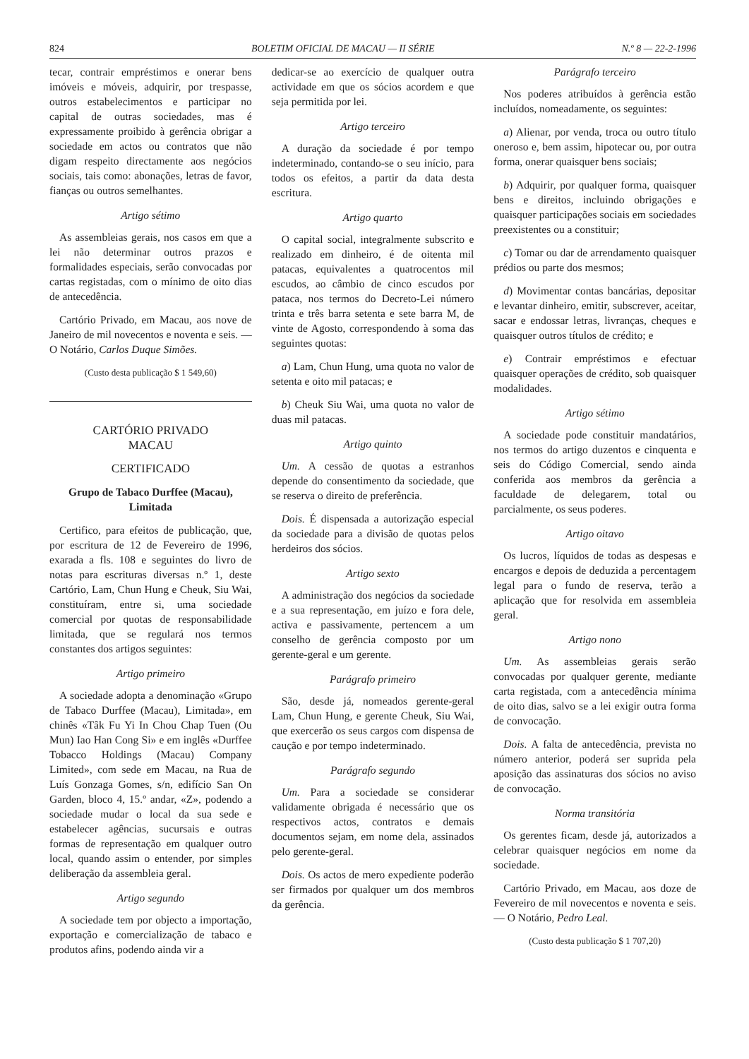824 BOLETIM OFICIAL DE MACAU — II SÉRIE N.º 8 — 22-2-1996
tecar, contrair empréstimos e onerar bens imóveis e móveis, adquirir, por trespasse, outros estabelecimentos e participar no capital de outras sociedades, mas é expressamente proibido à gerência obrigar a sociedade em actos ou contratos que não digam respeito directamente aos negócios sociais, tais como: abonações, letras de favor, fianças ou outros semelhantes.
Artigo sétimo
As assembleias gerais, nos casos em que a lei não determinar outros prazos e formalidades especiais, serão convocadas por cartas registadas, com o mínimo de oito dias de antecedência.
Cartório Privado, em Macau, aos nove de Janeiro de mil novecentos e noventa e seis. — O Notário, Carlos Duque Simões.
(Custo desta publicação $ 1 549,60)
CARTÓRIO PRIVADO
MACAU
CERTIFICADO
Grupo de Tabaco Durffee (Macau), Limitada
Certifico, para efeitos de publicação, que, por escritura de 12 de Fevereiro de 1996, exarada a fls. 108 e seguintes do livro de notas para escrituras diversas n.º 1, deste Cartório, Lam, Chun Hung e Cheuk, Siu Wai, constituíram, entre si, uma sociedade comercial por quotas de responsabilidade limitada, que se regulará nos termos constantes dos artigos seguintes:
Artigo primeiro
A sociedade adopta a denominação «Grupo de Tabaco Durffee (Macau), Limitada», em chinês «Tâk Fu Yi In Chou Chap Tuen (Ou Mun) Iao Han Cong Si» e em inglês «Durffee Tobacco Holdings (Macau) Company Limited», com sede em Macau, na Rua de Luís Gonzaga Gomes, s/n, edifício San On Garden, bloco 4, 15.º andar, «Z», podendo a sociedade mudar o local da sua sede e estabelecer agências, sucursais e outras formas de representação em qualquer outro local, quando assim o entender, por simples deliberação da assembleia geral.
Artigo segundo
A sociedade tem por objecto a importação, exportação e comercialização de tabaco e produtos afins, podendo ainda vir a
dedicar-se ao exercício de qualquer outra actividade em que os sócios acordem e que seja permitida por lei.
Artigo terceiro
A duração da sociedade é por tempo indeterminado, contando-se o seu início, para todos os efeitos, a partir da data desta escritura.
Artigo quarto
O capital social, integralmente subscrito e realizado em dinheiro, é de oitenta mil patacas, equivalentes a quatrocentos mil escudos, ao câmbio de cinco escudos por pataca, nos termos do Decreto-Lei número trinta e três barra setenta e sete barra M, de vinte de Agosto, correspondendo à soma das seguintes quotas:
a) Lam, Chun Hung, uma quota no valor de setenta e oito mil patacas; e
b) Cheuk Siu Wai, uma quota no valor de duas mil patacas.
Artigo quinto
Um. A cessão de quotas a estranhos depende do consentimento da sociedade, que se reserva o direito de preferência.
Dois. É dispensada a autorização especial da sociedade para a divisão de quotas pelos herdeiros dos sócios.
Artigo sexto
A administração dos negócios da sociedade e a sua representação, em juízo e fora dele, activa e passivamente, pertencem a um conselho de gerência composto por um gerente-geral e um gerente.
Parágrafo primeiro
São, desde já, nomeados gerente-geral Lam, Chun Hung, e gerente Cheuk, Siu Wai, que exercerão os seus cargos com dispensa de caução e por tempo indeterminado.
Parágrafo segundo
Um. Para a sociedade se considerar validamente obrigada é necessário que os respectivos actos, contratos e demais documentos sejam, em nome dela, assinados pelo gerente-geral.
Dois. Os actos de mero expediente poderão ser firmados por qualquer um dos membros da gerência.
Parágrafo terceiro
Nos poderes atribuídos à gerência estão incluídos, nomeadamente, os seguintes:
a) Alienar, por venda, troca ou outro título oneroso e, bem assim, hipotecar ou, por outra forma, onerar quaisquer bens sociais;
b) Adquirir, por qualquer forma, quaisquer bens e direitos, incluindo obrigações e quaisquer participações sociais em sociedades preexistentes ou a constituir;
c) Tomar ou dar de arrendamento quaisquer prédios ou parte dos mesmos;
d) Movimentar contas bancárias, depositar e levantar dinheiro, emitir, subscrever, aceitar, sacar e endossar letras, livranças, cheques e quaisquer outros títulos de crédito; e
e) Contrair empréstimos e efectuar quaisquer operações de crédito, sob quaisquer modalidades.
Artigo sétimo
A sociedade pode constituir mandatários, nos termos do artigo duzentos e cinquenta e seis do Código Comercial, sendo ainda conferida aos membros da gerência a faculdade de delegarem, total ou parcialmente, os seus poderes.
Artigo oitavo
Os lucros, líquidos de todas as despesas e encargos e depois de deduzida a percentagem legal para o fundo de reserva, terão a aplicação que for resolvida em assembleia geral.
Artigo nono
Um. As assembleias gerais serão convocadas por qualquer gerente, mediante carta registada, com a antecedência mínima de oito dias, salvo se a lei exigir outra forma de convocação.
Dois. A falta de antecedência, prevista no número anterior, poderá ser suprida pela aposição das assinaturas dos sócios no aviso de convocação.
Norma transitória
Os gerentes ficam, desde já, autorizados a celebrar quaisquer negócios em nome da sociedade.
Cartório Privado, em Macau, aos doze de Fevereiro de mil novecentos e noventa e seis. — O Notário, Pedro Leal.
(Custo desta publicação $ 1 707,20)